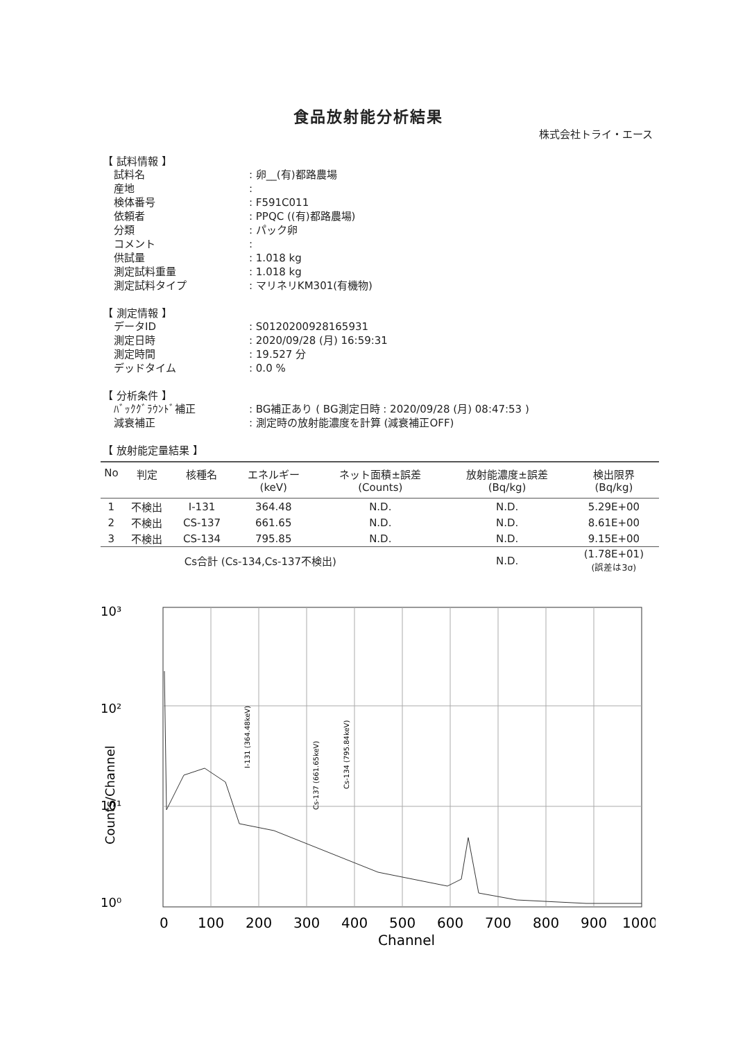食品放射能分析結果
株式会社トライ・エース
【 試料情報 】
| 試料名 | : 卵__(有)都路農場 |
| 産地 | : |
| 検体番号 | : F591C011 |
| 依頼者 | : PPQC ((有)都路農場) |
| 分類 | : パック卵 |
| コメント | : |
| 供試量 | : 1.018 kg |
| 測定試料重量 | : 1.018 kg |
| 測定試料タイプ | : マリネリKM301(有機物) |
【 測定情報 】
| データID | : S0120200928165931 |
| 測定日時 | : 2020/09/28 (月) 16:59:31 |
| 測定時間 | : 19.527 分 |
| デッドタイム | : 0.0 % |
【 分析条件 】
| ﾊﾞｯｸｸﾞﾗｳﾝﾄﾞ補正 | : BG補正あり ( BG測定日時 : 2020/09/28 (月) 08:47:53 ) |
| 減衰補正 | : 測定時の放射能濃度を計算 (減衰補正OFF) |
【 放射能定量結果 】
| No | 判定 | 核種名 | エネルギー (keV) | ネット面積±誤差 (Counts) | 放射能濃度±誤差 (Bq/kg) | 検出限界 (Bq/kg) |
| --- | --- | --- | --- | --- | --- | --- |
| 1 | 不検出 | I-131 | 364.48 | N.D. | N.D. | 5.29E+00 |
| 2 | 不検出 | CS-137 | 661.65 | N.D. | N.D. | 8.61E+00 |
| 3 | 不検出 | CS-134 | 795.85 | N.D. | N.D. | 9.15E+00 |
| | Cs合計 (Cs-134,Cs-137不検出) | | | | N.D. | (1.78E+01) (誤差は3σ) |
10³
10²
10¹
10⁰
Counts/Channel
I-131 (364.48keV)
Cs-137 (661.65keV)
Cs-134 (795.84keV)
0
100
200
300
400
500
600
700
800
900
1000
Channel